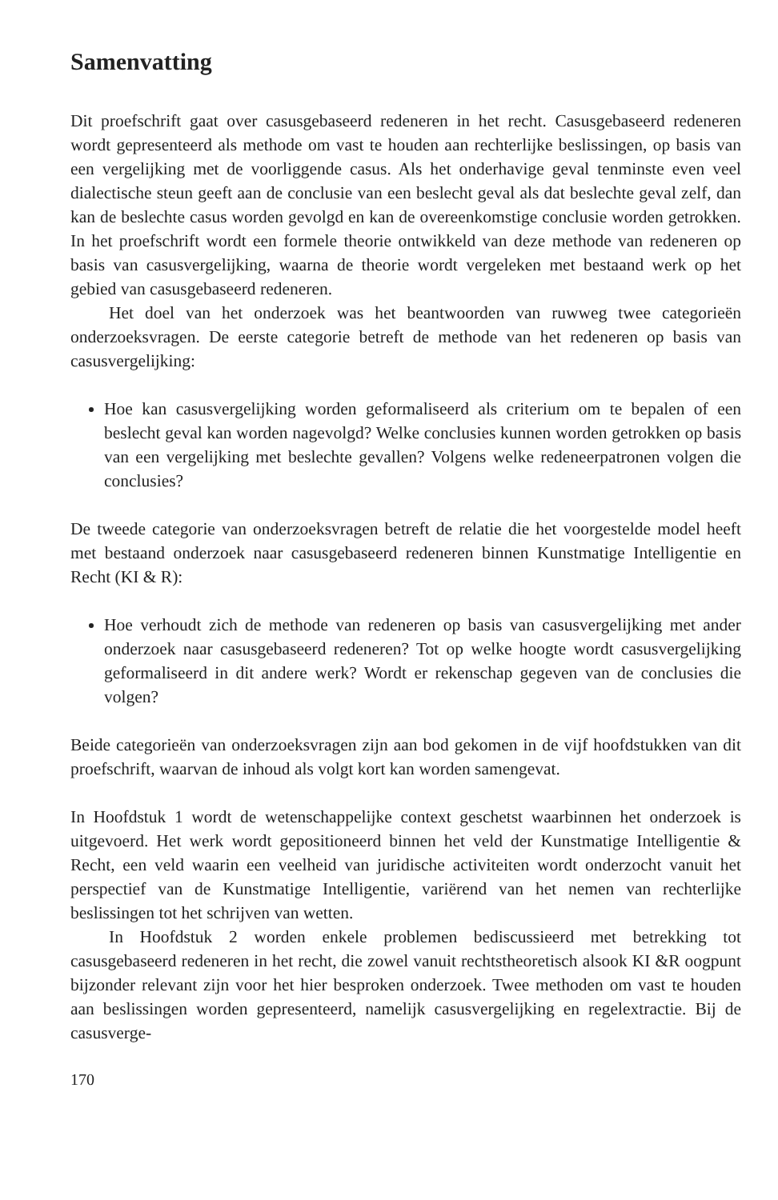Samenvatting
Dit proefschrift gaat over casusgebaseerd redeneren in het recht. Casusgebaseerd redeneren wordt gepresenteerd als methode om vast te houden aan rechterlijke beslissingen, op basis van een vergelijking met de voorliggende casus. Als het onderhavige geval tenminste even veel dialectische steun geeft aan de conclusie van een beslecht geval als dat beslechte geval zelf, dan kan de beslechte casus worden gevolgd en kan de overeenkomstige conclusie worden getrokken. In het proefschrift wordt een formele theorie ontwikkeld van deze methode van redeneren op basis van casusvergelijking, waarna de theorie wordt vergeleken met bestaand werk op het gebied van casusgebaseerd redeneren.
Het doel van het onderzoek was het beantwoorden van ruwweg twee categorieën onderzoeksvragen. De eerste categorie betreft de methode van het redeneren op basis van casusvergelijking:
Hoe kan casusvergelijking worden geformaliseerd als criterium om te bepalen of een beslecht geval kan worden nagevolgd? Welke conclusies kunnen worden getrokken op basis van een vergelijking met beslechte gevallen? Volgens welke redeneerpatronen volgen die conclusies?
De tweede categorie van onderzoeksvragen betreft de relatie die het voorgestelde model heeft met bestaand onderzoek naar casusgebaseerd redeneren binnen Kunstmatige Intelligentie en Recht (KI & R):
Hoe verhoudt zich de methode van redeneren op basis van casusvergelijking met ander onderzoek naar casusgebaseerd redeneren? Tot op welke hoogte wordt casusvergelijking geformaliseerd in dit andere werk? Wordt er rekenschap gegeven van de conclusies die volgen?
Beide categorieën van onderzoeksvragen zijn aan bod gekomen in de vijf hoofdstukken van dit proefschrift, waarvan de inhoud als volgt kort kan worden samengevat.
In Hoofdstuk 1 wordt de wetenschappelijke context geschetst waarbinnen het onderzoek is uitgevoerd. Het werk wordt gepositioneerd binnen het veld der Kunstmatige Intelligentie & Recht, een veld waarin een veelheid van juridische activiteiten wordt onderzocht vanuit het perspectief van de Kunstmatige Intelligentie, variërend van het nemen van rechterlijke beslissingen tot het schrijven van wetten.
In Hoofdstuk 2 worden enkele problemen bediscussieerd met betrekking tot casusgebaseerd redeneren in het recht, die zowel vanuit rechtstheoretisch alsook KI &R oogpunt bijzonder relevant zijn voor het hier besproken onderzoek. Twee methoden om vast te houden aan beslissingen worden gepresenteerd, namelijk casusvergelijking en regelextractie. Bij de casusverge-
170